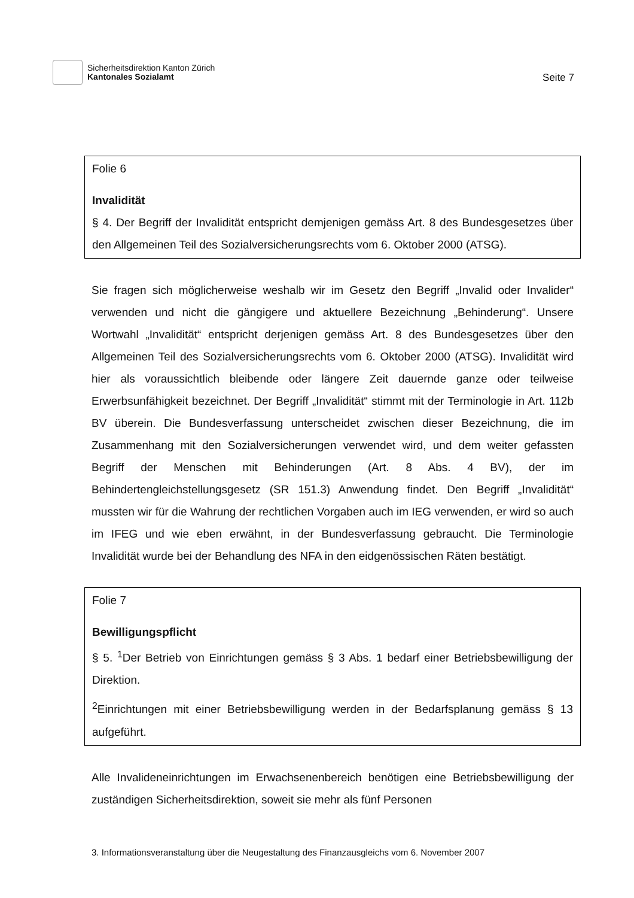Sicherheitsdirektion Kanton Zürich
Kantonales Sozialamt
Seite 7
Folie 6
Invalidität
§ 4. Der Begriff der Invalidität entspricht demjenigen gemäss Art. 8 des Bundesgesetzes über den Allgemeinen Teil des Sozialversicherungsrechts vom 6. Oktober 2000 (ATSG).
Sie fragen sich möglicherweise weshalb wir im Gesetz den Begriff „Invalid oder Invalider“ verwenden und nicht die gängigere und aktuellere Bezeichnung „Behinderung“. Unsere Wortwahl „Invalidität“ entspricht derjenigen gemäss Art. 8 des Bundesgesetzes über den Allgemeinen Teil des Sozialversicherungsrechts vom 6. Oktober 2000 (ATSG). Invalidität wird hier als voraussichtlich bleibende oder längere Zeit dauernde ganze oder teilweise Erwerbsunfähigkeit bezeichnet. Der Begriff „Invalidität“ stimmt mit der Terminologie in Art. 112b BV überein. Die Bundesverfassung unterscheidet zwischen dieser Bezeichnung, die im Zusammenhang mit den Sozialversicherungen verwendet wird, und dem weiter gefassten Begriff der Menschen mit Behinderungen (Art. 8 Abs. 4 BV), der im Behindertengleichstellungsgesetz (SR 151.3) Anwendung findet. Den Begriff „Invalidität“ mussten wir für die Wahrung der rechtlichen Vorgaben auch im IEG verwenden, er wird so auch im IFEG und wie eben erwähnt, in der Bundesverfassung gebraucht. Die Terminologie Invalidität wurde bei der Behandlung des NFA in den eidgenössischen Räten bestätigt.
Folie 7
Bewilligungspflicht
§ 5. <sup>1</sup>Der Betrieb von Einrichtungen gemäss § 3 Abs. 1 bedarf einer Betriebsbewilligung der Direktion.
<sup>2</sup> Einrichtungen mit einer Betriebsbewilligung werden in der Bedarfsplanung gemäss § 13 aufgeführt.
Alle Invalideneinrichtungen im Erwachsenenbereich benötigen eine Betriebsbewilligung der zuständigen Sicherheitsdirektion, soweit sie mehr als fünf Personen
3. Informationsveranstaltung über die Neugestaltung des Finanzausgleichs vom 6. November 2007